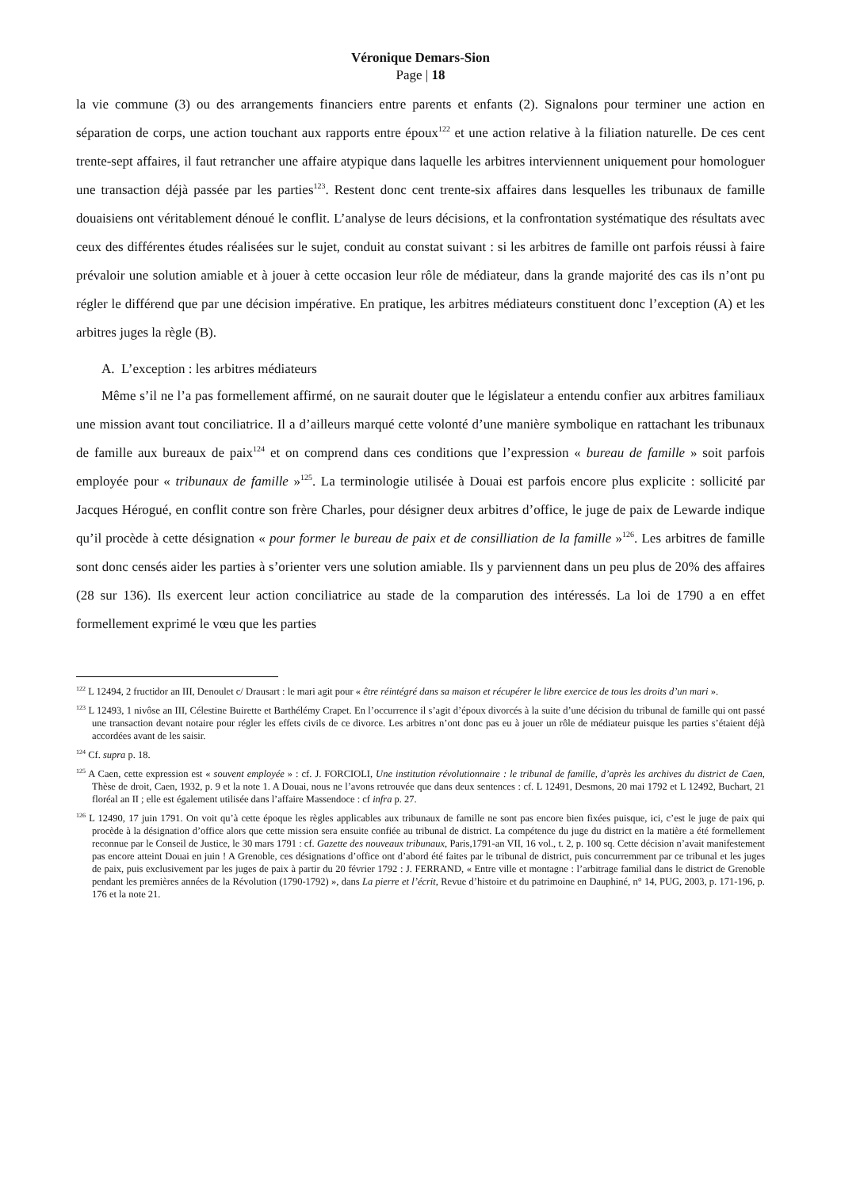Véronique Demars-Sion
Page | 18
la vie commune (3) ou des arrangements financiers entre parents et enfants (2). Signalons pour terminer une action en séparation de corps, une action touchant aux rapports entre époux<sup>122</sup> et une action relative à la filiation naturelle. De ces cent trente-sept affaires, il faut retrancher une affaire atypique dans laquelle les arbitres interviennent uniquement pour homologuer une transaction déjà passée par les parties<sup>123</sup>. Restent donc cent trente-six affaires dans lesquelles les tribunaux de famille douaisiens ont véritablement dénoué le conflit. L’analyse de leurs décisions, et la confrontation systématique des résultats avec ceux des différentes études réalisées sur le sujet, conduit au constat suivant : si les arbitres de famille ont parfois réussi à faire prévaloir une solution amiable et à jouer à cette occasion leur rôle de médiateur, dans la grande majorité des cas ils n’ont pu régler le différend que par une décision impérative. En pratique, les arbitres médiateurs constituent donc l’exception (A) et les arbitres juges la règle (B).
A. L’exception : les arbitres médiateurs
Même s’il ne l’a pas formellement affirmé, on ne saurait douter que le législateur a entendu confier aux arbitres familiaux une mission avant tout conciliatrice. Il a d’ailleurs marqué cette volonté d’une manière symbolique en rattachant les tribunaux de famille aux bureaux de paix<sup>124</sup> et on comprend dans ces conditions que l’expression « bureau de famille » soit parfois employée pour « tribunaux de famille »<sup>125</sup>. La terminologie utilisée à Douai est parfois encore plus explicite : sollicité par Jacques Hérogué, en conflit contre son frère Charles, pour désigner deux arbitres d’office, le juge de paix de Lewarde indique qu’il procède à cette désignation « pour former le bureau de paix et de consilliation de la famille »<sup>126</sup>. Les arbitres de famille sont donc censés aider les parties à s’orienter vers une solution amiable. Ils y parviennent dans un peu plus de 20% des affaires (28 sur 136). Ils exercent leur action conciliatrice au stade de la comparution des intéressés. La loi de 1790 a en effet formellement exprimé le vœu que les parties
<sup>122</sup> L 12494, 2 fructidor an III, Denoulet c/ Drausart : le mari agit pour « être réintégré dans sa maison et récupérer le libre exercice de tous les droits d’un mari ».
<sup>123</sup> L 12493, 1 nivôse an III, Célestine Buirette et Barthélémy Crapet. En l’occurrence il s’agit d’époux divorcés à la suite d’une décision du tribunal de famille qui ont passé une transaction devant notaire pour régler les effets civils de ce divorce. Les arbitres n’ont donc pas eu à jouer un rôle de médiateur puisque les parties s’étaient déjà accordées avant de les saisir.
<sup>124</sup> Cf. supra p. 18.
<sup>125</sup> A Caen, cette expression est « souvent employée » : cf. J. FORCIOLI, Une institution révolutionnaire : le tribunal de famille, d’après les archives du district de Caen, Thèse de droit, Caen, 1932, p. 9 et la note 1. A Douai, nous ne l’avons retrouvée que dans deux sentences : cf. L 12491, Desmons, 20 mai 1792 et L 12492, Buchart, 21 floréal an II ; elle est également utilisée dans l’affaire Massendoce : cf infra p. 27.
<sup>126</sup> L 12490, 17 juin 1791. On voit qu’à cette époque les règles applicables aux tribunaux de famille ne sont pas encore bien fixées puisque, ici, c’est le juge de paix qui procède à la désignation d’office alors que cette mission sera ensuite confiée au tribunal de district. La compétence du juge du district en la matière a été formellement reconnue par le Conseil de Justice, le 30 mars 1791 : cf. Gazette des nouveaux tribunaux, Paris,1791-an VII, 16 vol., t. 2, p. 100 sq. Cette décision n’avait manifestement pas encore atteint Douai en juin ! A Grenoble, ces désignations d’office ont d’abord été faites par le tribunal de district, puis concurremment par ce tribunal et les juges de paix, puis exclusivement par les juges de paix à partir du 20 février 1792 : J. FERRAND, « Entre ville et montagne : l’arbitrage familial dans le district de Grenoble pendant les premières années de la Révolution (1790-1792) », dans La pierre et l’écrit, Revue d’histoire et du patrimoine en Dauphiné, n° 14, PUG, 2003, p. 171-196, p. 176 et la note 21.